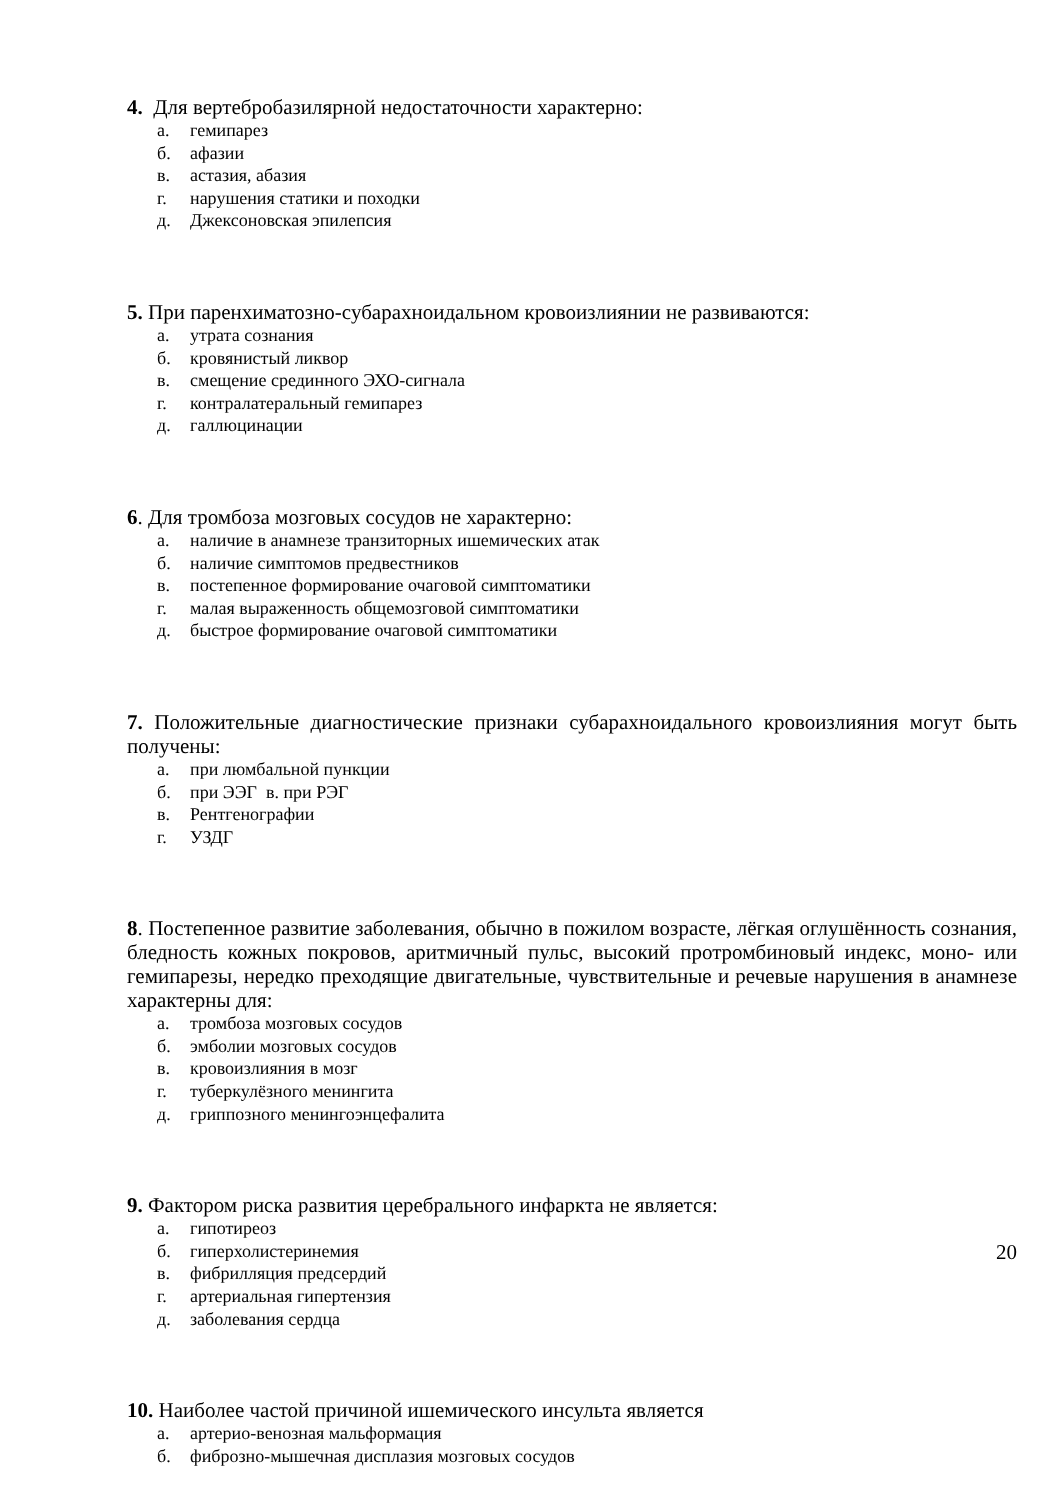4. Для вертебробазилярной недостаточности характерно:
а. гемипарез
б. афазии
в. астазия, абазия
г. нарушения статики и походки
д. Джексоновская эпилепсия
5. При паренхиматозно-субарахноидальном кровоизлиянии не развиваются:
а. утрата сознания
б. кровянистый ликвор
в. смещение срединного ЭХО-сигнала
г. контралатеральный гемипарез
д. галлюцинации
6. Для тромбоза мозговых сосудов не характерно:
а. наличие в анамнезе транзиторных ишемических атак
б. наличие симптомов предвестников
в. постепенное формирование очаговой симптоматики
г. малая выраженность общемозговой симптоматики
д. быстрое формирование очаговой симптоматики
7. Положительные диагностические признаки субарахноидального кровоизлияния могут быть получены:
а. при люмбальной пункции
б. при ЭЭГ в. при РЭГ
в. Рентгенографии
г. УЗДГ
8. Постепенное развитие заболевания, обычно в пожилом возрасте, лёгкая оглушённость сознания, бледность кожных покровов, аритмичный пульс, высокий протромбиновый индекс, моно- или гемипарезы, нередко преходящие двигательные, чувствительные и речевые нарушения в анамнезе характерны для:
а. тромбоза мозговых сосудов
б. эмболии мозговых сосудов
в. кровоизлияния в мозг
г. туберкулёзного менингита
д. гриппозного менингоэнцефалита
9. Фактором риска развития церебрального инфаркта не является:
а. гипотиреоз
б. гиперхолистеринемия
в. фибрилляция предсердий
г. артериальная гипертензия
д. заболевания сердца
10. Наиболее частой причиной ишемического инсульта является
а. артерио-венозная мальформация
б. фиброзно-мышечная дисплазия мозговых сосудов
20